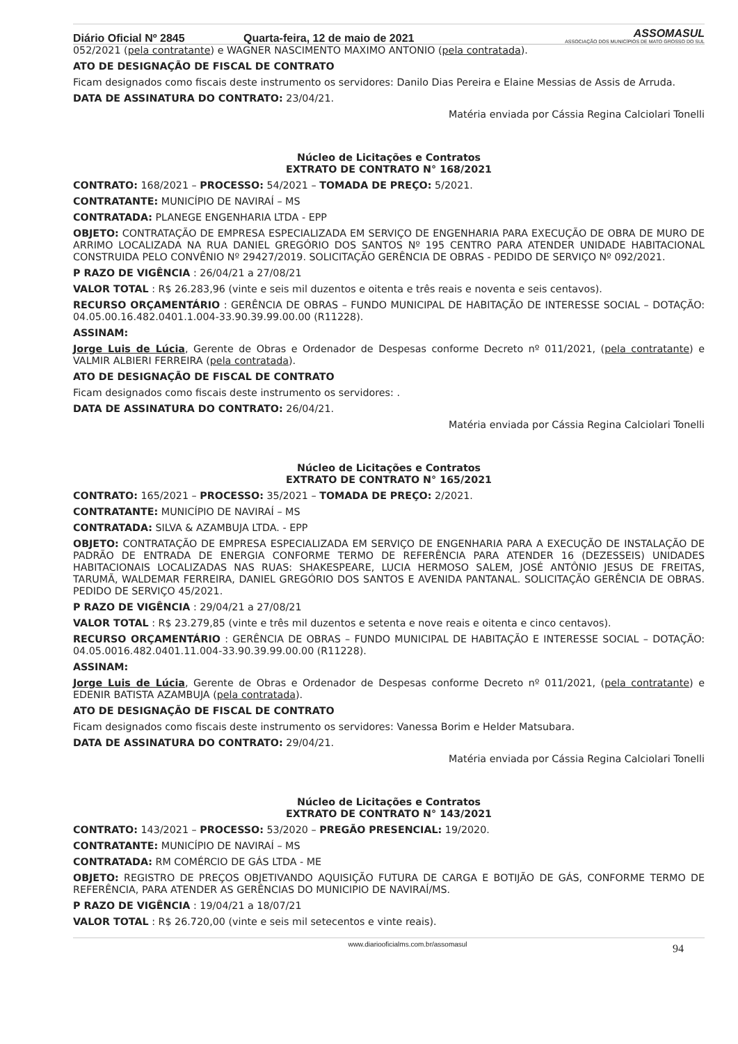Diário Oficial Nº 2845 Quarta-feira, 12 de maio de 2021 ASSOMASUL
ASSOCIAÇÃO DOS MUNICÍPIOS DE MATO GROSSO DO SUL
052/2021 (pela contratante) e WAGNER NASCIMENTO MAXIMO ANTONIO (pela contratada).
ATO DE DESIGNAÇÃO DE FISCAL DE CONTRATO
Ficam designados como fiscais deste instrumento os servidores: Danilo Dias Pereira e Elaine Messias de Assis de Arruda.
DATA DE ASSINATURA DO CONTRATO: 23/04/21.
Matéria enviada por Cássia Regina Calciolari Tonelli
Núcleo de Licitações e Contratos
EXTRATO DE CONTRATO N° 168/2021
CONTRATO: 168/2021 – PROCESSO: 54/2021 – TOMADA DE PREÇO: 5/2021.
CONTRATANTE: MUNICÍPIO DE NAVIRAÍ – MS
CONTRATADA: PLANEGE ENGENHARIA LTDA - EPP
OBJETO: CONTRATAÇÃO DE EMPRESA ESPECIALIZADA EM SERVIÇO DE ENGENHARIA PARA EXECUÇÃO DE OBRA DE MURO DE ARRIMO LOCALIZADA NA RUA DANIEL GREGÓRIO DOS SANTOS Nº 195 CENTRO PARA ATENDER UNIDADE HABITACIONAL CONSTRUIDA PELO CONVÊNIO Nº 29427/2019. SOLICITAÇÃO GERÊNCIA DE OBRAS - PEDIDO DE SERVIÇO Nº 092/2021.
P RAZO DE VIGÊNCIA : 26/04/21 a 27/08/21
VALOR TOTAL : R$ 26.283,96 (vinte e seis mil duzentos e oitenta e três reais e noventa e seis centavos).
RECURSO ORÇAMENTÁRIO : GERÊNCIA DE OBRAS – FUNDO MUNICIPAL DE HABITAÇÃO DE INTERESSE SOCIAL – DOTAÇÃO: 04.05.00.16.482.0401.1.004-33.90.39.99.00.00 (R11228).
ASSINAM:
Jorge Luis de Lúcia, Gerente de Obras e Ordenador de Despesas conforme Decreto nº 011/2021, (pela contratante) e VALMIR ALBIERI FERREIRA (pela contratada).
ATO DE DESIGNAÇÃO DE FISCAL DE CONTRATO
Ficam designados como fiscais deste instrumento os servidores: .
DATA DE ASSINATURA DO CONTRATO: 26/04/21.
Matéria enviada por Cássia Regina Calciolari Tonelli
Núcleo de Licitações e Contratos
EXTRATO DE CONTRATO N° 165/2021
CONTRATO: 165/2021 – PROCESSO: 35/2021 – TOMADA DE PREÇO: 2/2021.
CONTRATANTE: MUNICÍPIO DE NAVIRAÍ – MS
CONTRATADA: SILVA & AZAMBUJA LTDA. - EPP
OBJETO: CONTRATAÇÃO DE EMPRESA ESPECIALIZADA EM SERVIÇO DE ENGENHARIA PARA A EXECUÇÃO DE INSTALAÇÃO DE PADRÃO DE ENTRADA DE ENERGIA CONFORME TERMO DE REFERÊNCIA PARA ATENDER 16 (DEZESSEIS) UNIDADES HABITACIONAIS LOCALIZADAS NAS RUAS: SHAKESPEARE, LUCIA HERMOSO SALEM, JOSÉ ANTÔNIO JESUS DE FREITAS, TARUMÃ, WALDEMAR FERREIRA, DANIEL GREGÓRIO DOS SANTOS E AVENIDA PANTANAL. SOLICITAÇÃO GERÊNCIA DE OBRAS. PEDIDO DE SERVIÇO 45/2021.
P RAZO DE VIGÊNCIA : 29/04/21 a 27/08/21
VALOR TOTAL : R$ 23.279,85 (vinte e três mil duzentos e setenta e nove reais e oitenta e cinco centavos).
RECURSO ORÇAMENTÁRIO : GERÊNCIA DE OBRAS – FUNDO MUNICIPAL DE HABITAÇÃO E INTERESSE SOCIAL – DOTAÇÃO: 04.05.0016.482.0401.11.004-33.90.39.99.00.00 (R11228).
ASSINAM:
Jorge Luis de Lúcia, Gerente de Obras e Ordenador de Despesas conforme Decreto nº 011/2021, (pela contratante) e EDENIR BATISTA AZAMBUJA (pela contratada).
ATO DE DESIGNAÇÃO DE FISCAL DE CONTRATO
Ficam designados como fiscais deste instrumento os servidores: Vanessa Borim e Helder Matsubara.
DATA DE ASSINATURA DO CONTRATO: 29/04/21.
Matéria enviada por Cássia Regina Calciolari Tonelli
Núcleo de Licitações e Contratos
EXTRATO DE CONTRATO N° 143/2021
CONTRATO: 143/2021 – PROCESSO: 53/2020 – PREGÃO PRESENCIAL: 19/2020.
CONTRATANTE: MUNICÍPIO DE NAVIRAÍ – MS
CONTRATADA: RM COMÉRCIO DE GÁS LTDA - ME
OBJETO: REGISTRO DE PREÇOS OBJETIVANDO AQUISIÇÃO FUTURA DE CARGA E BOTIJÃO DE GÁS, CONFORME TERMO DE REFERÊNCIA, PARA ATENDER AS GERÊNCIAS DO MUNICIPIO DE NAVIRAÍ/MS.
P RAZO DE VIGÊNCIA : 19/04/21 a 18/07/21
VALOR TOTAL : R$ 26.720,00 (vinte e seis mil setecentos e vinte reais).
www.diariooficialms.com.br/assomasul 94